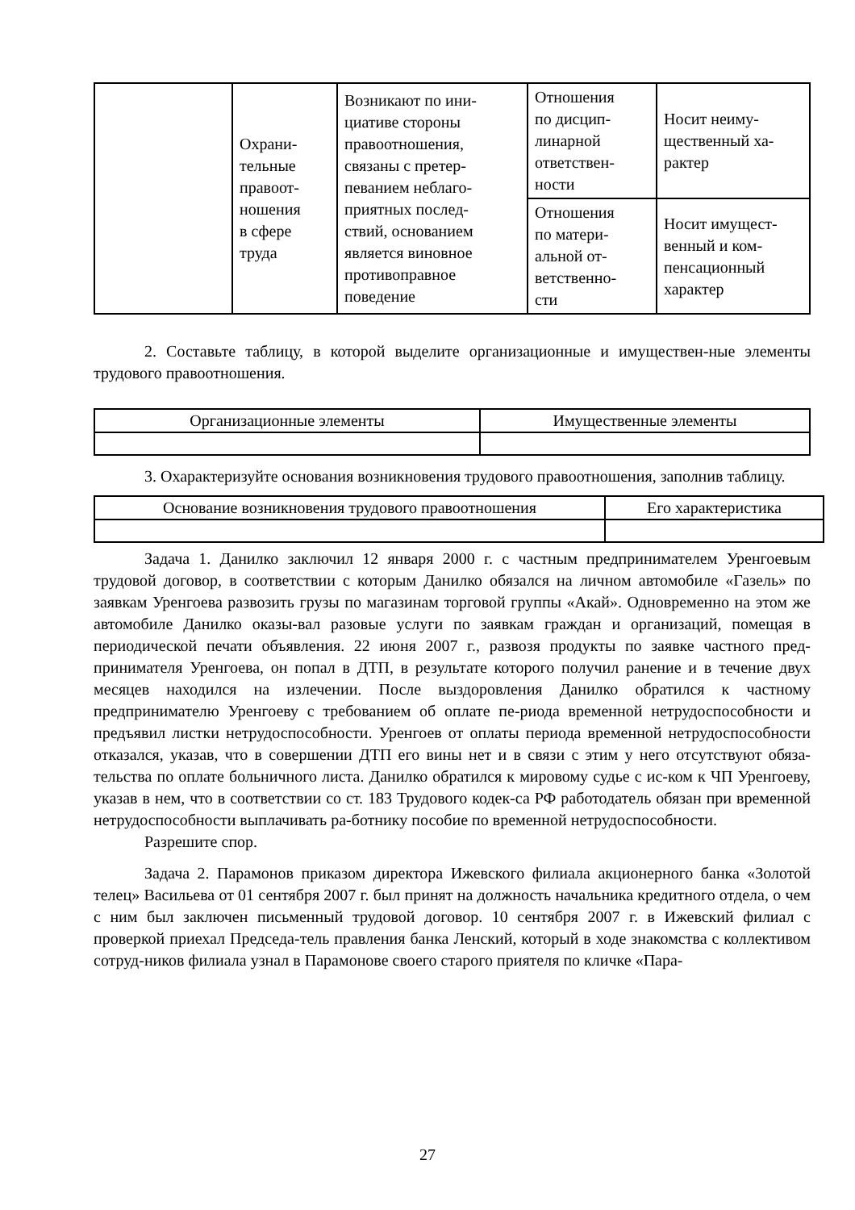| | Охрани- тельные правоот- ношения в сфере труда | Возникают по ини- циативе стороны правоотношения, связаны с претер- певанием неблаго- приятных послед- ствий, основанием является виновное противоправное поведение | Отношения по дисцип- линарной ответствен- ности | Носит неиму- щественный ха- рактер |
| | | | Отношения по матери- альной от- ветственно- сти | Носит имущест- венный и ком- пенсационный характер |
2. Составьте таблицу, в которой выделите организационные и имуществен-ные элементы трудового правоотношения.
| Организационные элементы | Имущественные элементы |
| --- | --- |
3. Охарактеризуйте основания возникновения трудового правоотношения, заполнив таблицу.
| Основание возникновения трудового правоотношения | Его характеристика |
| --- | --- |
Задача 1. Данилко заключил 12 января 2000 г. с частным предпринимателем Уренгоевым трудовой договор, в соответствии с которым Данилко обязался на личном автомобиле «Газель» по заявкам Уренгоева развозить грузы по магазинам торговой группы «Акай». Одновременно на этом же автомобиле Данилко оказы-вал разовые услуги по заявкам граждан и организаций, помещая в периодической печати объявления. 22 июня 2007 г., развозя продукты по заявке частного пред-принимателя Уренгоева, он попал в ДТП, в результате которого получил ранение и в течение двух месяцев находился на излечении. После выздоровления Данилко обратился к частному предпринимателю Уренгоеву с требованием об оплате пе-риода временной нетрудоспособности и предъявил листки нетрудоспособности. Уренгоев от оплаты периода временной нетрудоспособности отказался, указав, что в совершении ДТП его вины нет и в связи с этим у него отсутствуют обяза-тельства по оплате больничного листа. Данилко обратился к мировому судье с ис-ком к ЧП Уренгоеву, указав в нем, что в соответствии со ст. 183 Трудового кодек-са РФ работодатель обязан при временной нетрудоспособности выплачивать ра-ботнику пособие по временной нетрудоспособности.
Разрешите спор.
Задача 2. Парамонов приказом директора Ижевского филиала акционерного банка «Золотой телец» Васильева от 01 сентября 2007 г. был принят на должность начальника кредитного отдела, о чем с ним был заключен письменный трудовой договор. 10 сентября 2007 г. в Ижевский филиал с проверкой приехал Председа-тель правления банка Ленский, который в ходе знакомства с коллективом сотруд-ников филиала узнал в Парамонове своего старого приятеля по кличке «Пара-
27